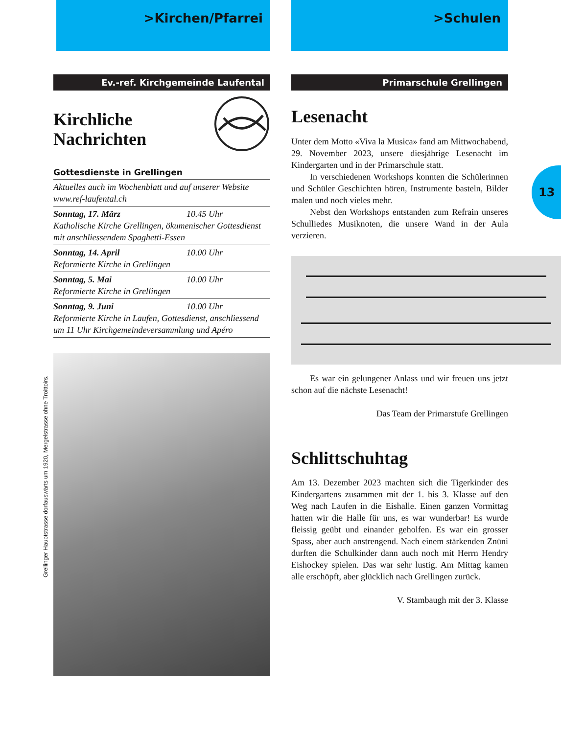>Kirchen/Pfarrei
Ev.-ref. Kirchgemeinde Laufental
Kirchliche
Nachrichten
Gottesdienste in Grellingen
Aktuelles auch im Wochenblatt und auf unserer Website www.ref-laufental.ch
Sonntag, 17. März 10.45 Uhr
Katholische Kirche Grellingen, ökumenischer Gottesdienst mit anschliessendem Spaghetti-Essen
Sonntag, 14. April 10.00 Uhr
Reformierte Kirche in Grellingen
Sonntag, 5. Mai 10.00 Uhr
Reformierte Kirche in Grellingen
Sonntag, 9. Juni 10.00 Uhr
Reformierte Kirche in Laufen, Gottesdienst, anschliessend um 11 Uhr Kirchgemeindeversammlung und Apéro
Grellinger Hauptstrasse dorfauswärts um 1920, Mergelstrasse ohne Troittoirs.
>Schulen
Primarschule Grellingen
Lesenacht
Unter dem Motto «Viva la Musica» fand am Mittwochabend, 29. November 2023, unsere diesjährige Lesenacht im Kindergarten und in der Primarschule statt.
In verschiedenen Workshops konnten die Schülerinnen und Schüler Geschichten hören, Instrumente basteln, Bilder malen und noch vieles mehr.
Nebst den Workshops entstanden zum Refrain unseres Schulliedes Musiknoten, die unsere Wand in der Aula verzieren.
Es war ein gelungener Anlass und wir freuen uns jetzt schon auf die nächste Lesenacht!
Das Team der Primarstufe Grellingen
Schlittschuhtag
Am 13. Dezember 2023 machten sich die Tigerkinder des Kindergartens zusammen mit der 1. bis 3. Klasse auf den Weg nach Laufen in die Eishalle. Einen ganzen Vormittag hatten wir die Halle für uns, es war wunderbar! Es wurde fleissig geübt und einander geholfen. Es war ein grosser Spass, aber auch anstrengend. Nach einem stärkenden Znüni durften die Schulkinder dann auch noch mit Herrn Hendry Eishockey spielen. Das war sehr lustig. Am Mittag kamen alle erschöpft, aber glücklich nach Grellingen zurück.
V. Stambaugh mit der 3. Klasse
13